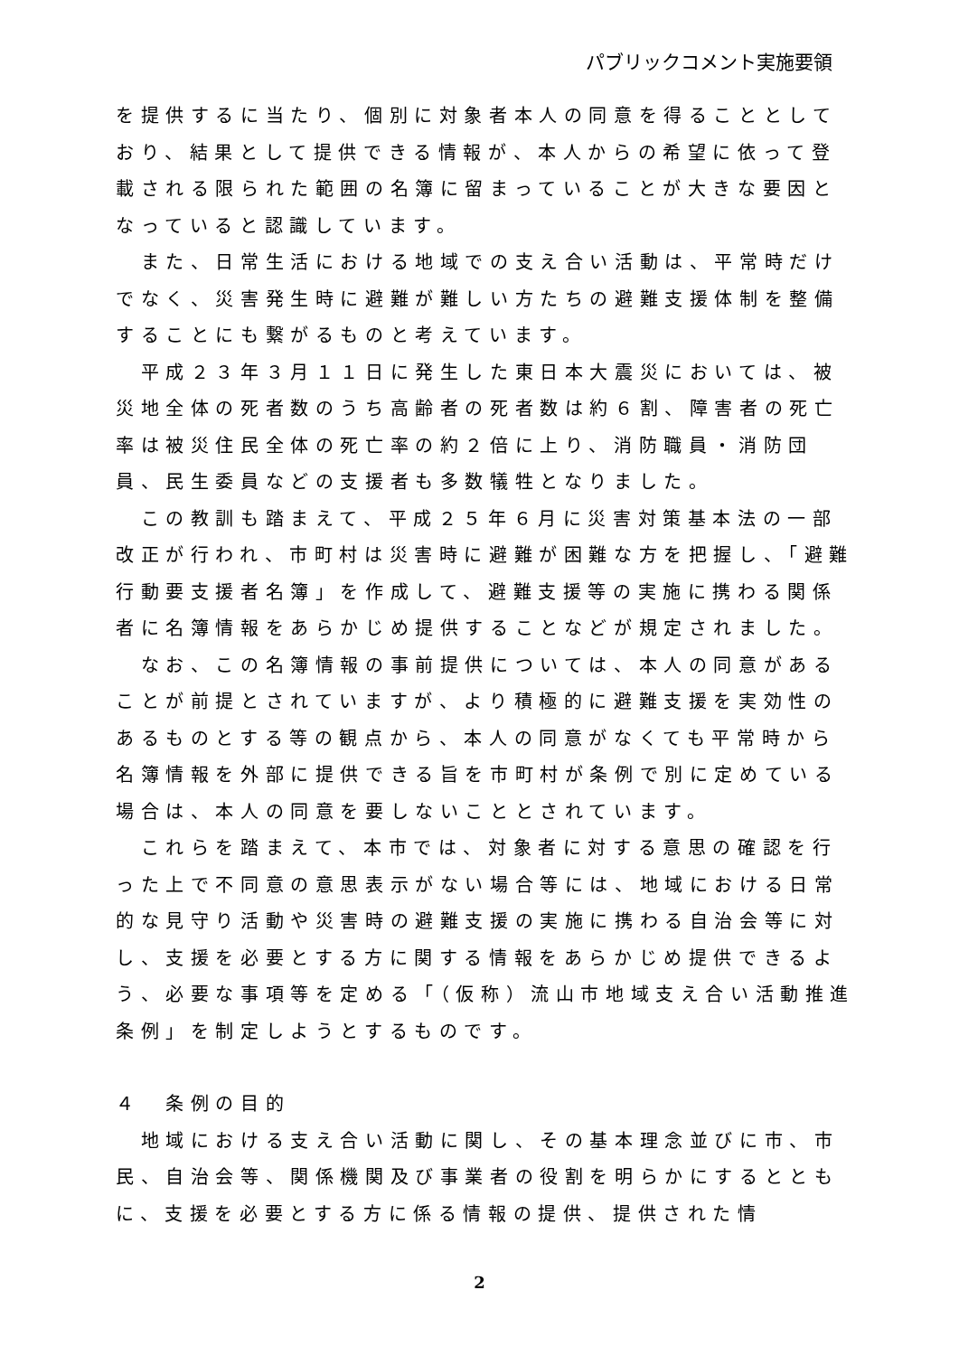パブリックコメント実施要領
を提供するに当たり、個別に対象者本人の同意を得ることとしており、結果として提供できる情報が、本人からの希望に依って登載される限られた範囲の名簿に留まっていることが大きな要因となっていると認識しています。
　また、日常生活における地域での支え合い活動は、平常時だけでなく、災害発生時に避難が難しい方たちの避難支援体制を整備することにも繋がるものと考えています。
　平成２３年３月１１日に発生した東日本大震災においては、被災地全体の死者数のうち高齢者の死者数は約６割、障害者の死亡率は被災住民全体の死亡率の約２倍に上り、消防職員・消防団員、民生委員などの支援者も多数犠牲となりました。
　この教訓も踏まえて、平成２５年６月に災害対策基本法の一部改正が行われ、市町村は災害時に避難が困難な方を把握し、「避難行動要支援者名簿」を作成して、避難支援等の実施に携わる関係者に名簿情報をあらかじめ提供することなどが規定されました。
　なお、この名簿情報の事前提供については、本人の同意があることが前提とされていますが、より積極的に避難支援を実効性のあるものとする等の観点から、本人の同意がなくても平常時から名簿情報を外部に提供できる旨を市町村が条例で別に定めている場合は、本人の同意を要しないこととされています。
　これらを踏まえて、本市では、対象者に対する意思の確認を行った上で不同意の意思表示がない場合等には、地域における日常的な見守り活動や災害時の避難支援の実施に携わる自治会等に対し、支援を必要とする方に関する情報をあらかじめ提供できるよう、必要な事項等を定める「（仮称）流山市地域支え合い活動推進条例」を制定しようとするものです。
４　条例の目的
　地域における支え合い活動に関し、その基本理念並びに市、市民、自治会等、関係機関及び事業者の役割を明らかにするとともに、支援を必要とする方に係る情報の提供、提供された情
2